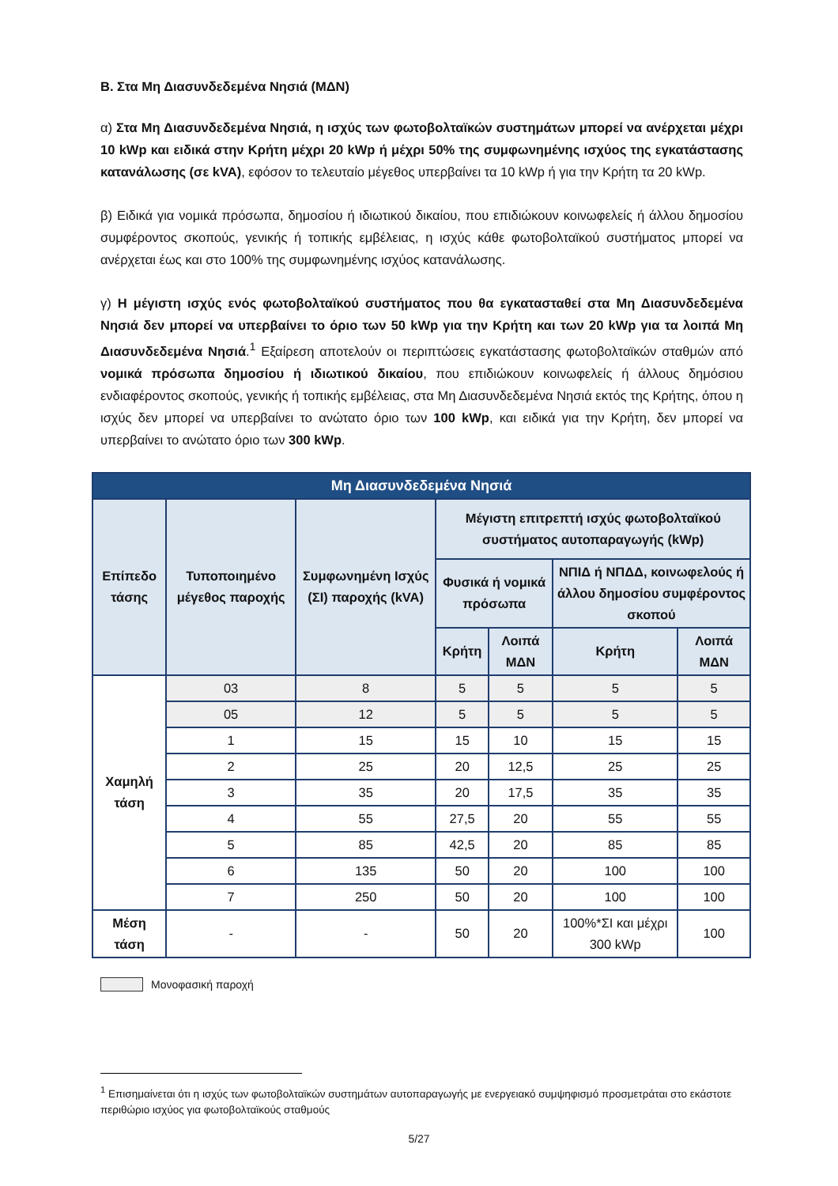Β. Στα Μη Διασυνδεδεμένα Νησιά (ΜΔΝ)
α) Στα Μη Διασυνδεδεμένα Νησιά, η ισχύς των φωτοβολταϊκών συστημάτων μπορεί να ανέρχεται μέχρι 10 kWp και ειδικά στην Κρήτη μέχρι 20 kWp ή μέχρι 50% της συμφωνημένης ισχύος της εγκατάστασης κατανάλωσης (σε kVA), εφόσον το τελευταίο μέγεθος υπερβαίνει τα 10 kWp ή για την Κρήτη τα 20 kWp.
β) Ειδικά για νομικά πρόσωπα, δημοσίου ή ιδιωτικού δικαίου, που επιδιώκουν κοινωφελείς ή άλλου δημοσίου συμφέροντος σκοπούς, γενικής ή τοπικής εμβέλειας, η ισχύς κάθε φωτοβολταϊκού συστήματος μπορεί να ανέρχεται έως και στο 100% της συμφωνημένης ισχύος κατανάλωσης.
γ) Η μέγιστη ισχύς ενός φωτοβολταϊκού συστήματος που θα εγκατασταθεί στα Μη Διασυνδεδεμένα Νησιά δεν μπορεί να υπερβαίνει το όριο των 50 kWp για την Κρήτη και των 20 kWp για τα λοιπά Μη Διασυνδεδεμένα Νησιά.<sup>1</sup> Εξαίρεση αποτελούν οι περιπτώσεις εγκατάστασης φωτοβολταϊκών σταθμών από νομικά πρόσωπα δημοσίου ή ιδιωτικού δικαίου, που επιδιώκουν κοινωφελείς ή άλλους δημόσιου ενδιαφέροντος σκοπούς, γενικής ή τοπικής εμβέλειας, στα Μη Διασυνδεδεμένα Νησιά εκτός της Κρήτης, όπου η ισχύς δεν μπορεί να υπερβαίνει το ανώτατο όριο των 100 kWp, και ειδικά για την Κρήτη, δεν μπορεί να υπερβαίνει το ανώτατο όριο των 300 kWp.
| Μη Διασυνδεδεμένα Νησιά | | | | | | |
| --- | --- | --- | --- | --- | --- | --- |
| Επίπεδο τάσης | Τυποποιημένο μέγεθος παροχής | Συμφωνημένη Ισχύς (ΣΙ) παροχής (kVA) | Μέγιστη επιτρεπτή ισχύς φωτοβολταϊκού συστήματος αυτοπαραγωγής (kWp) | | | |
| | | | Φυσικά ή νομικά πρόσωπα | | ΝΠΙΔ ή ΝΠΔΔ, κοινωφελούς ή άλλου δημοσίου συμφέροντος σκοπού | |
| | | | Κρήτη | Λοιπά ΜΔΝ | Κρήτη | Λοιπά ΜΔΝ |
| Χαμηλή τάση | 03 | 8 | 5 | 5 | 5 | 5 |
| | 05 | 12 | 5 | 5 | 5 | 5 |
| | 1 | 15 | 15 | 10 | 15 | 15 |
| | 2 | 25 | 20 | 12,5 | 25 | 25 |
| | 3 | 35 | 20 | 17,5 | 35 | 35 |
| | 4 | 55 | 27,5 | 20 | 55 | 55 |
| | 5 | 85 | 42,5 | 20 | 85 | 85 |
| | 6 | 135 | 50 | 20 | 100 | 100 |
| | 7 | 250 | 50 | 20 | 100 | 100 |
| Μέση τάση | - | - | 50 | 20 | 100%*ΣΙ και μέχρι 300 kWp | 100 |
Μονοφασική παροχή
<sup>1</sup> Επισημαίνεται ότι η ισχύς των φωτοβολταϊκών συστημάτων αυτοπαραγωγής με ενεργειακό συμψηφισμό προσμετράται στο εκάστοτε περιθώριο ισχύος για φωτοβολταϊκούς σταθμούς
5/27